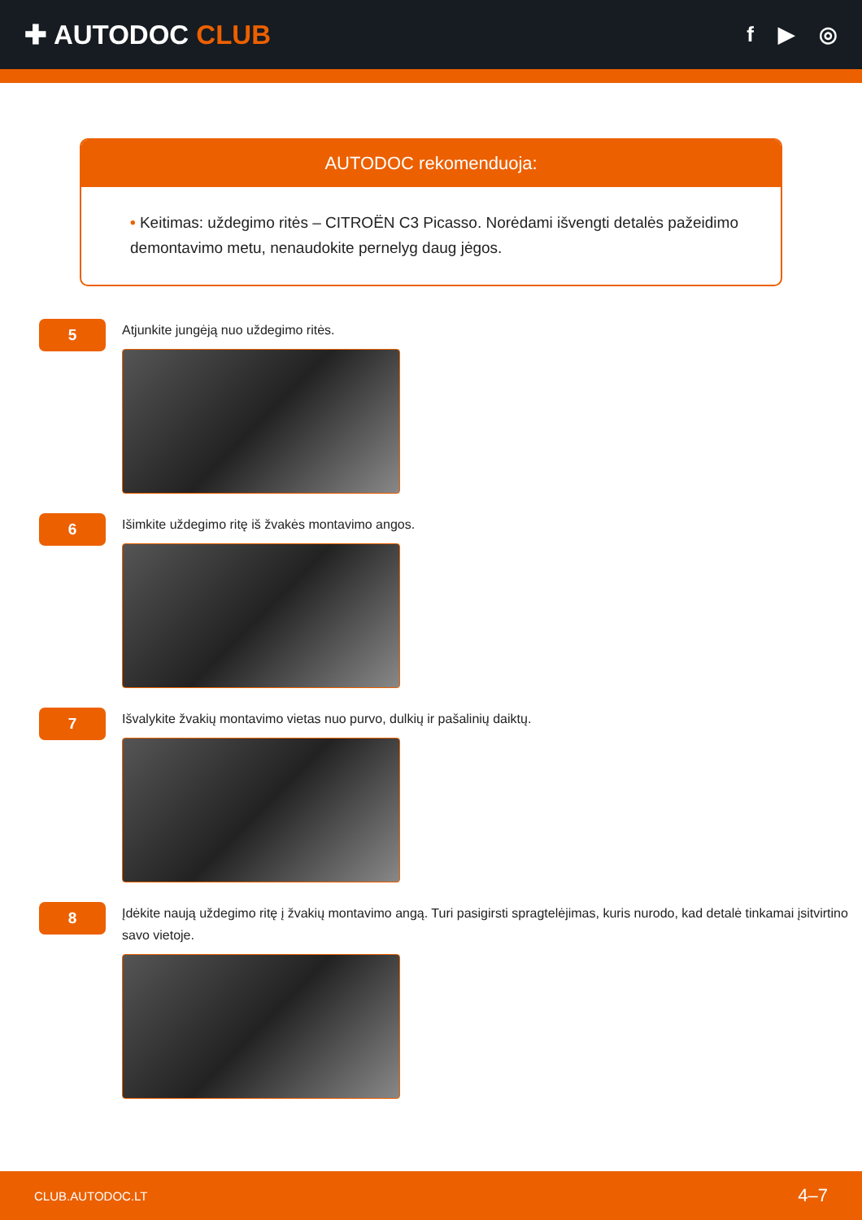✚ AUTODOC CLUB
f ▶ ◎
AUTODOC rekomenduoja:
• Keitimas: uždegimo ritės – CITROËN C3 Picasso. Norėdami išvengti detalės pažeidimo demontavimo metu, nenaudokite pernelyg daug jėgos.
5
Atjunkite jungėją nuo uždegimo ritės.
6
Išimkite uždegimo ritę iš žvakės montavimo angos.
7
Išvalykite žvakių montavimo vietas nuo purvo, dulkių ir pašalinių daiktų.
8
Įdėkite naują uždegimo ritę į žvakių montavimo angą. Turi pasigirsti spragtelėjimas, kuris nurodo, kad detalė tinkamai įsitvirtino savo vietoje.
CLUB.AUTODOC.LT 4–7